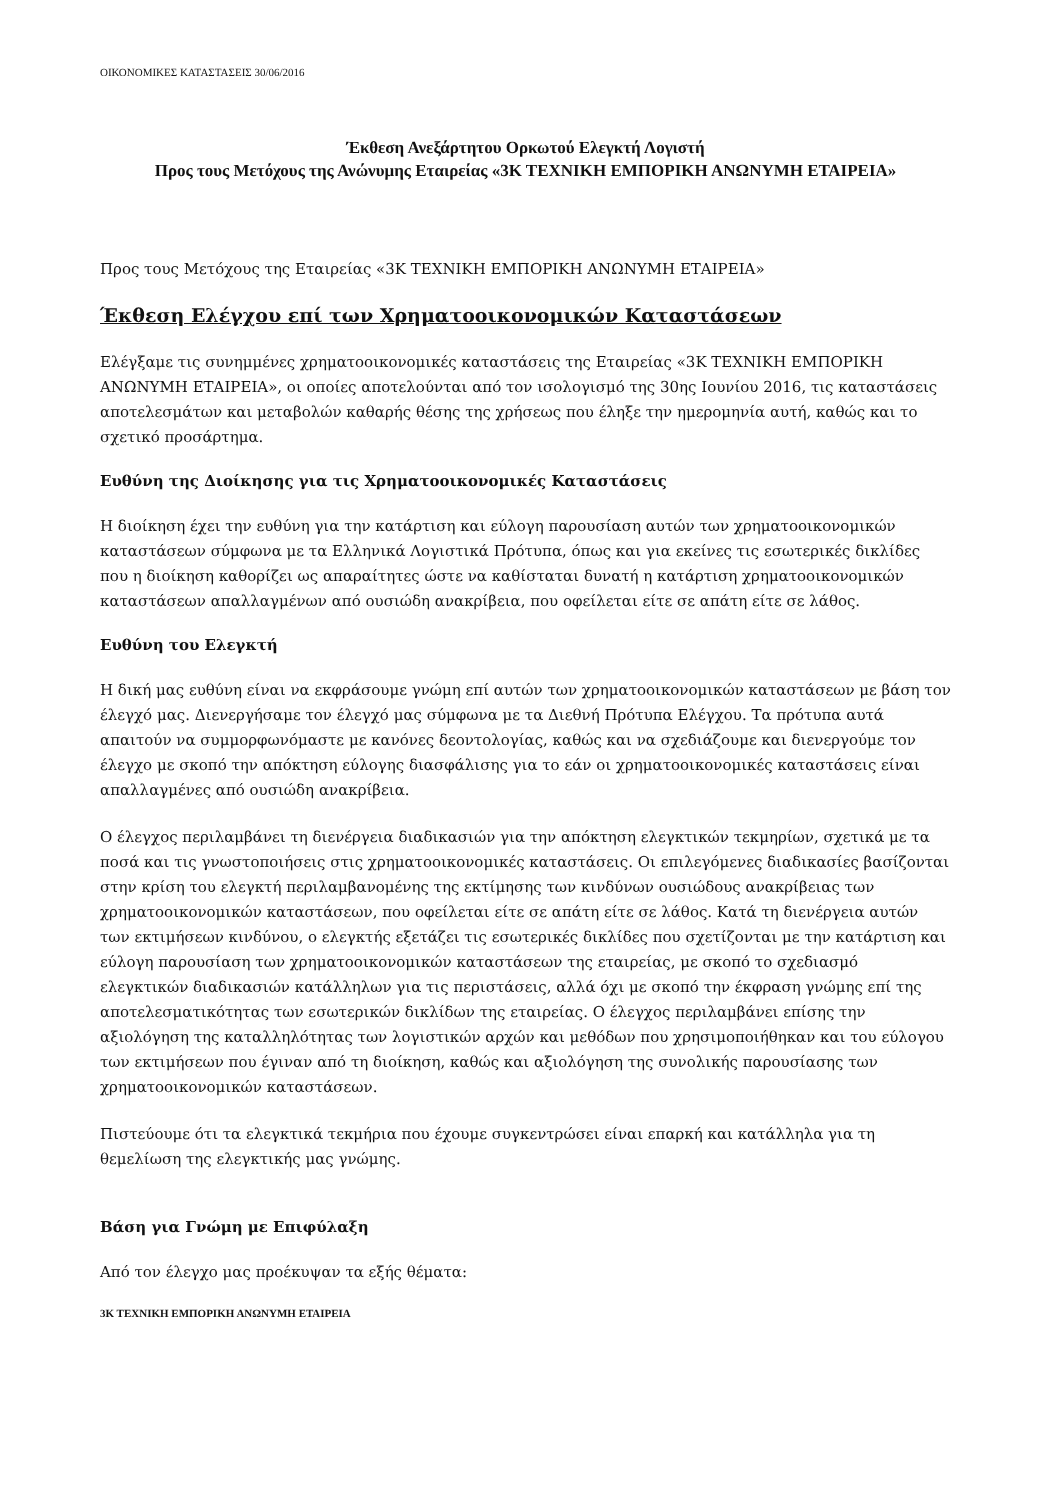ΟΙΚΟΝΟΜΙΚΕΣ ΚΑΤΑΣΤΑΣΕΙΣ 30/06/2016
Έκθεση Ανεξάρτητου Ορκωτού Ελεγκτή Λογιστή
Προς τους Μετόχους της Ανώνυμης Εταιρείας «3Κ ΤΕΧΝΙΚΗ ΕΜΠΟΡΙΚΗ ΑΝΩΝΥΜΗ ΕΤΑΙΡΕΙΑ»
Προς τους Μετόχους της Εταιρείας «3Κ ΤΕΧΝΙΚΗ ΕΜΠΟΡΙΚΗ ΑΝΩΝΥΜΗ ΕΤΑΙΡΕΙΑ»
Έκθεση Ελέγχου επί των Χρηματοοικονομικών Καταστάσεων
Ελέγξαμε τις συνημμένες χρηματοοικονομικές καταστάσεις της Εταιρείας «3Κ ΤΕΧΝΙΚΗ ΕΜΠΟΡΙΚΗ ΑΝΩΝΥΜΗ ΕΤΑΙΡΕΙΑ», οι οποίες αποτελούνται από τον ισολογισμό της 30ης Ιουνίου 2016, τις καταστάσεις αποτελεσμάτων και μεταβολών καθαρής θέσης της χρήσεως που έληξε την ημερομηνία αυτή, καθώς και το σχετικό προσάρτημα.
Ευθύνη της Διοίκησης για τις Χρηματοοικονομικές Καταστάσεις
Η διοίκηση έχει την ευθύνη για την κατάρτιση και εύλογη παρουσίαση αυτών των χρηματοοικονομικών καταστάσεων σύμφωνα με τα Ελληνικά Λογιστικά Πρότυπα, όπως και για εκείνες τις εσωτερικές δικλίδες που η διοίκηση καθορίζει ως απαραίτητες ώστε να καθίσταται δυνατή η κατάρτιση χρηματοοικονομικών καταστάσεων απαλλαγμένων από ουσιώδη ανακρίβεια, που οφείλεται είτε σε απάτη είτε σε λάθος.
Ευθύνη του Ελεγκτή
Η δική μας ευθύνη είναι να εκφράσουμε γνώμη επί αυτών των χρηματοοικονομικών καταστάσεων με βάση τον έλεγχό μας. Διενεργήσαμε τον έλεγχό μας σύμφωνα με τα Διεθνή Πρότυπα Ελέγχου. Τα πρότυπα αυτά απαιτούν να συμμορφωνόμαστε με κανόνες δεοντολογίας, καθώς και να σχεδιάζουμε και διενεργούμε τον έλεγχο με σκοπό την απόκτηση εύλογης διασφάλισης για το εάν οι χρηματοοικονομικές καταστάσεις είναι απαλλαγμένες από ουσιώδη ανακρίβεια.
Ο έλεγχος περιλαμβάνει τη διενέργεια διαδικασιών για την απόκτηση ελεγκτικών τεκμηρίων, σχετικά με τα ποσά και τις γνωστοποιήσεις στις χρηματοοικονομικές καταστάσεις. Οι επιλεγόμενες διαδικασίες βασίζονται στην κρίση του ελεγκτή περιλαμβανομένης της εκτίμησης των κινδύνων ουσιώδους ανακρίβειας των χρηματοοικονομικών καταστάσεων, που οφείλεται είτε σε απάτη είτε σε λάθος. Κατά τη διενέργεια αυτών των εκτιμήσεων κινδύνου, ο ελεγκτής εξετάζει τις εσωτερικές δικλίδες που σχετίζονται με την κατάρτιση και εύλογη παρουσίαση των χρηματοοικονομικών καταστάσεων της εταιρείας, με σκοπό το σχεδιασμό ελεγκτικών διαδικασιών κατάλληλων για τις περιστάσεις, αλλά όχι με σκοπό την έκφραση γνώμης επί της αποτελεσματικότητας των εσωτερικών δικλίδων της εταιρείας. Ο έλεγχος περιλαμβάνει επίσης την αξιολόγηση της καταλληλότητας των λογιστικών αρχών και μεθόδων που χρησιμοποιήθηκαν και του εύλογου των εκτιμήσεων που έγιναν από τη διοίκηση, καθώς και αξιολόγηση της συνολικής παρουσίασης των χρηματοοικονομικών καταστάσεων.
Πιστεύουμε ότι τα ελεγκτικά τεκμήρια που έχουμε συγκεντρώσει είναι επαρκή και κατάλληλα για τη θεμελίωση της ελεγκτικής μας γνώμης.
Βάση για Γνώμη με Επιφύλαξη
Από τον έλεγχο μας προέκυψαν τα εξής θέματα:
3Κ ΤΕΧΝΙΚΗ ΕΜΠΟΡΙΚΗ ΑΝΩΝΥΜΗ ΕΤΑΙΡΕΙΑ